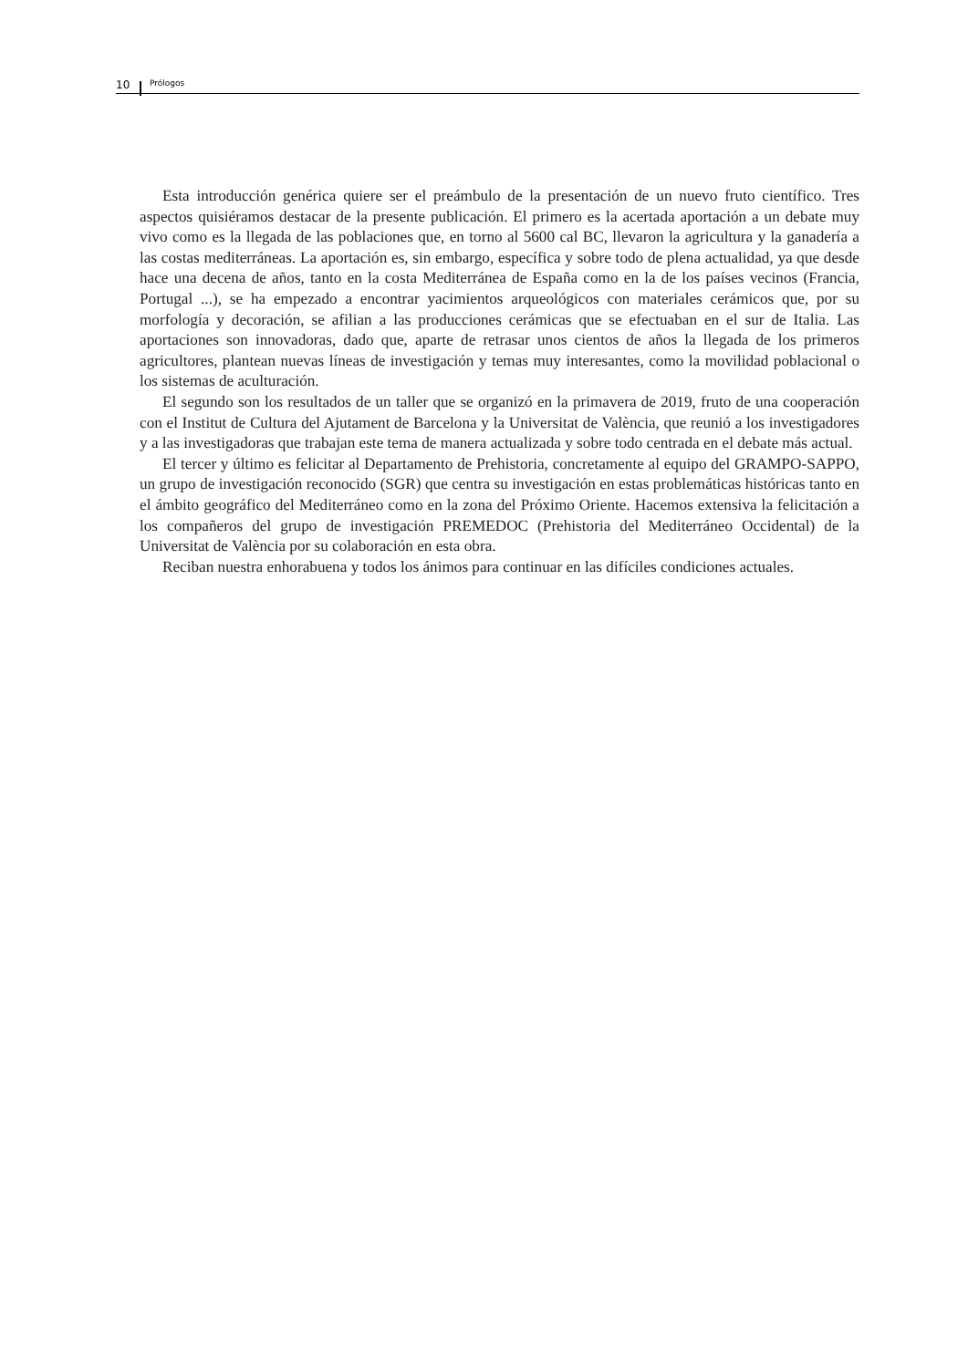10 Prólogos
Esta introducción genérica quiere ser el preámbulo de la presentación de un nuevo fruto científico. Tres aspectos quisiéramos destacar de la presente publicación. El primero es la acertada aportación a un debate muy vivo como es la llegada de las poblaciones que, en torno al 5600 cal BC, llevaron la agricultura y la ganadería a las costas mediterráneas. La aportación es, sin embargo, específica y sobre todo de plena actualidad, ya que desde hace una decena de años, tanto en la costa Mediterránea de España como en la de los países vecinos (Francia, Portugal ...), se ha empezado a encontrar yacimientos arqueológicos con materiales cerámicos que, por su morfología y decoración, se afilian a las producciones cerámicas que se efectuaban en el sur de Italia. Las aportaciones son innovadoras, dado que, aparte de retrasar unos cientos de años la llegada de los primeros agricultores, plantean nuevas líneas de investigación y temas muy interesantes, como la movilidad poblacional o los sistemas de aculturación.
El segundo son los resultados de un taller que se organizó en la primavera de 2019, fruto de una cooperación con el Institut de Cultura del Ajutament de Barcelona y la Universitat de València, que reunió a los investigadores y a las investigadoras que trabajan este tema de manera actualizada y sobre todo centrada en el debate más actual.
El tercer y último es felicitar al Departamento de Prehistoria, concretamente al equipo del GRAMPO-SAPPO, un grupo de investigación reconocido (SGR) que centra su investigación en estas problemáticas históricas tanto en el ámbito geográfico del Mediterráneo como en la zona del Próximo Oriente. Hacemos extensiva la felicitación a los compañeros del grupo de investigación PREMEDOC (Prehistoria del Mediterráneo Occidental) de la Universitat de València por su colaboración en esta obra.
Reciban nuestra enhorabuena y todos los ánimos para continuar en las difíciles condiciones actuales.